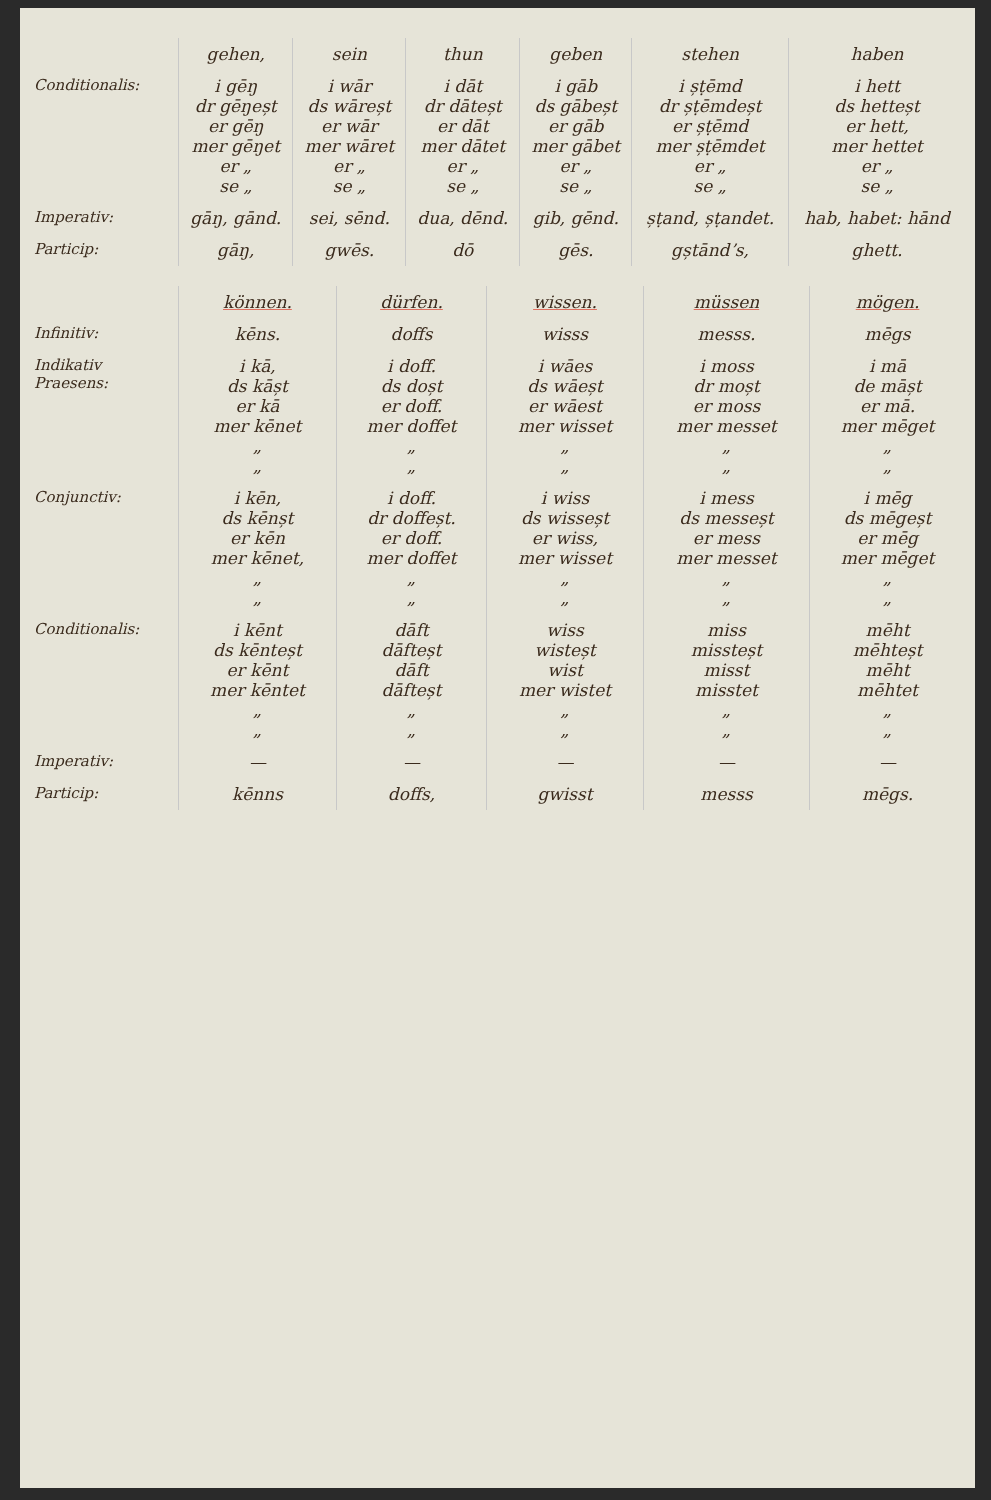| | gehen, | sein | thun | geben | stehen | haben |
| Conditionalis: | i gēŋ dr gēŋeșt er gēŋ mer gēŋet er „ se „ | i wār ds wāreșt er wār mer wāret er „ se „ | i dāt dr dāteșt er dāt mer dātet er „ se „ | i gāb ds gābeșt er gāb mer gābet er „ se „ | i șṭēmd dr șṭēmdeșt er șṭēmd mer șṭēmdet er „ se „ | i hett ds hetteșt er hett, mer hettet er „ se „ |
| Imperativ: | gāŋ, gānd. | sei, sēnd. | dua, dēnd. | gib, gēnd. | șṭand, șṭandet. | hab, habet: hānd |
| Particip: | gāŋ, | gwēs. | dō | gēs. | gștāndʼs, | ghett. |
| | können. | dürfen. | wissen. | müssen | mögen. |
| Infinitiv: | kēns. | doffs | wisss | messs. | mēgs |
| Indikativ Praesens: | i kā, ds kāșt er kā mer kēnet „ „ | i doff. ds doșt er doff. mer doffet „ „ | i wāes ds wāeșt er wāest mer wisset „ „ | i moss dr moșt er moss mer messet „ „ | i mā de māșt er mā. mer mēget „ „ |
| Conjunctiv: | i kēn, ds kēnșt er kēn mer kēnet, „ „ | i doff. dr doffeșt. er doff. mer doffet „ „ | i wiss ds wisseșt er wiss, mer wisset „ „ | i mess ds messeșt er mess mer messet „ „ | i mēg ds mēgeșt er mēg mer mēget „ „ |
| Conditionalis: | i kēnt ds kēnteșt er kēnt mer kēntet „ „ | dāft dāfteșt dāft dāfteșt „ „ | wiss wisteșt wist mer wistet „ „ | miss missteșt misst misstet „ „ | mēht mēhteșt mēht mēhtet „ „ |
| Imperativ: | — | — | — | — | — |
| Particip: | kēnns | doffs, | gwisst | messs | mēgs. |